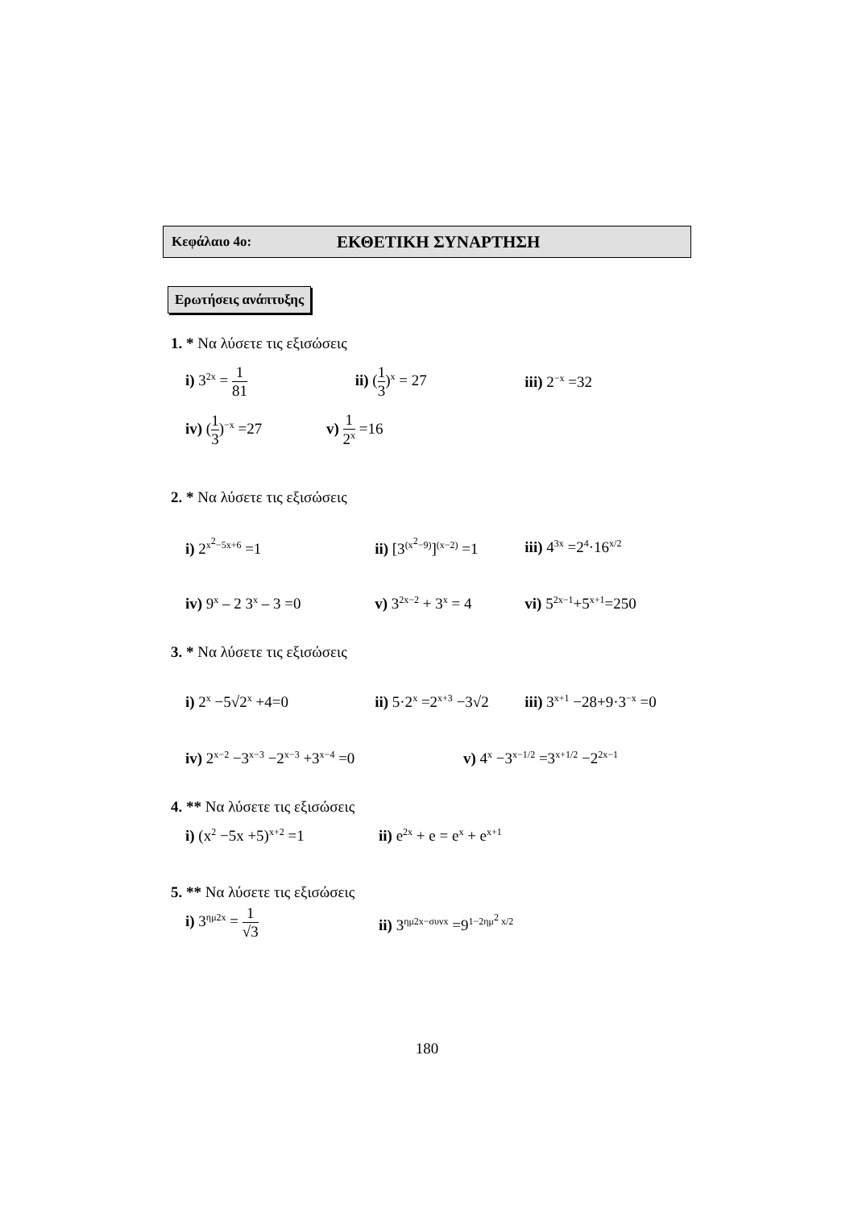Κεφάλαιο 4ο: ΕΚΘΕΤΙΚΗ ΣΥΝΑΡΤΗΣΗ
Ερωτήσεις ανάπτυξης
1. * Να λύσετε τις εξισώσεις
i) 3<sup>2x</sup> = 1 81 ii) (1 3)<sup>x</sup> = 27 iii) 2<sup>−x</sup> =32
iv) (1 3)<sup>−x</sup> =27 v) 1 2<sup>x</sup> =16
2. * Να λύσετε τις εξισώσεις
i) 2<sup>x<sup>2</sup>−5x+6</sup> =1
ii) [3<sup>(x<sup>2</sup>−9)</sup>]<sup>(x−2)</sup> =1
iii) 4<sup>3x</sup> =2<sup>4</sup>·16<sup>x/2</sup>
iv) 9<sup>x</sup> – 2 3<sup>x</sup> – 3 =0
v) 3<sup>2x−2</sup> + 3<sup>x</sup> = 4
vi) 5<sup>2x−1</sup>+5<sup>x+1</sup>=250
3. * Να λύσετε τις εξισώσεις
i) 2<sup>x</sup> −5√2<sup>x</sup> +4=0
ii) 5·2<sup>x</sup> =2<sup>x+3</sup> −3√2
iii) 3<sup>x+1</sup> −28+9·3<sup>−x</sup> =0
iv) 2<sup>x−2</sup> −3<sup>x−3</sup> −2<sup>x−3</sup> +3<sup>x−4</sup> =0
v) 4<sup>x</sup> −3<sup>x−1/2</sup> =3<sup>x+1/2</sup> −2<sup>2x−1</sup>
4. ** Να λύσετε τις εξισώσεις
i) (x<sup>2</sup> −5x +5)<sup>x+2</sup> =1
ii) e<sup>2x</sup> + e = e<sup>x</sup> + e<sup>x+1</sup>
5. ** Να λύσετε τις εξισώσεις
i) 3<sup>ημ2x</sup> = 1 √3
ii) 3<sup>ημ2x−συνx</sup> =9<sup>1−2ημ<sup>2</sup> x/2</sup>
180